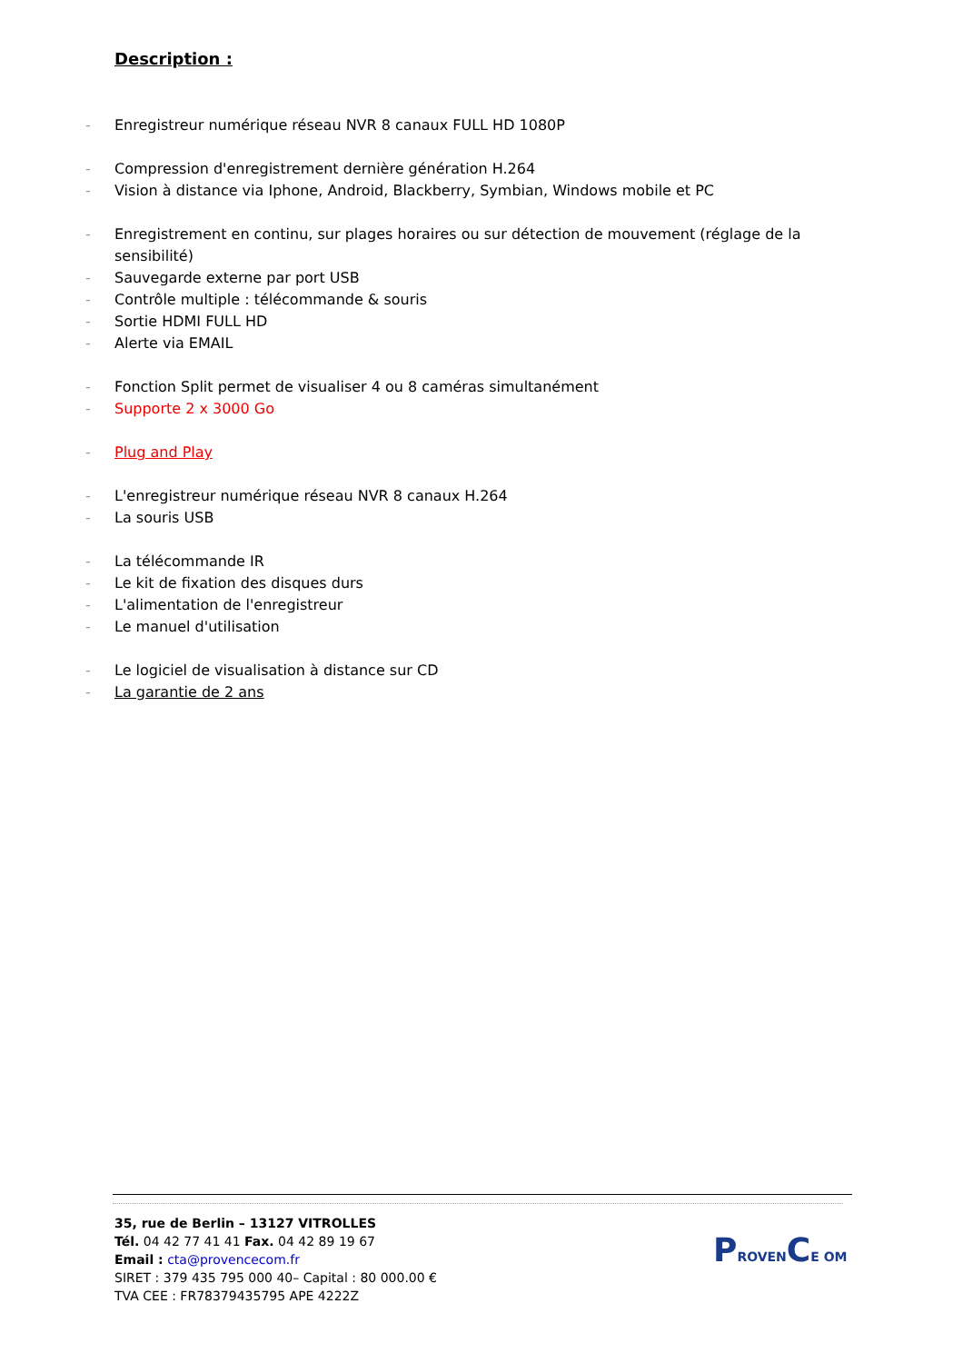Description :
- Enregistreur numérique réseau NVR 8 canaux FULL HD 1080P
- Compression d'enregistrement dernière génération H.264
- Vision à distance via Iphone, Android, Blackberry, Symbian, Windows mobile et PC
- Enregistrement en continu, sur plages horaires ou sur détection de mouvement (réglage de la sensibilité)
- Sauvegarde externe par port USB
- Contrôle multiple : télécommande & souris
- Sortie HDMI FULL HD
- Alerte via EMAIL
- Fonction Split permet de visualiser 4 ou 8 caméras simultanément
- Supporte 2 x 3000 Go
- Plug and Play
- L'enregistreur numérique réseau NVR 8 canaux H.264
- La souris USB
- La télécommande IR
- Le kit de fixation des disques durs
- L'alimentation de l'enregistreur
- Le manuel d'utilisation
- Le logiciel de visualisation à distance sur CD
- La garantie de 2 ans
35, rue de Berlin – 13127 VITROLLES
Tél. 04 42 77 41 41 Fax. 04 42 89 19 67
Email : cta@provencecom.fr
SIRET : 379 435 795 000 40– Capital : 80 000.00 €
TVA CEE : FR78379435795 APE 4222Z
PROVENCE OM